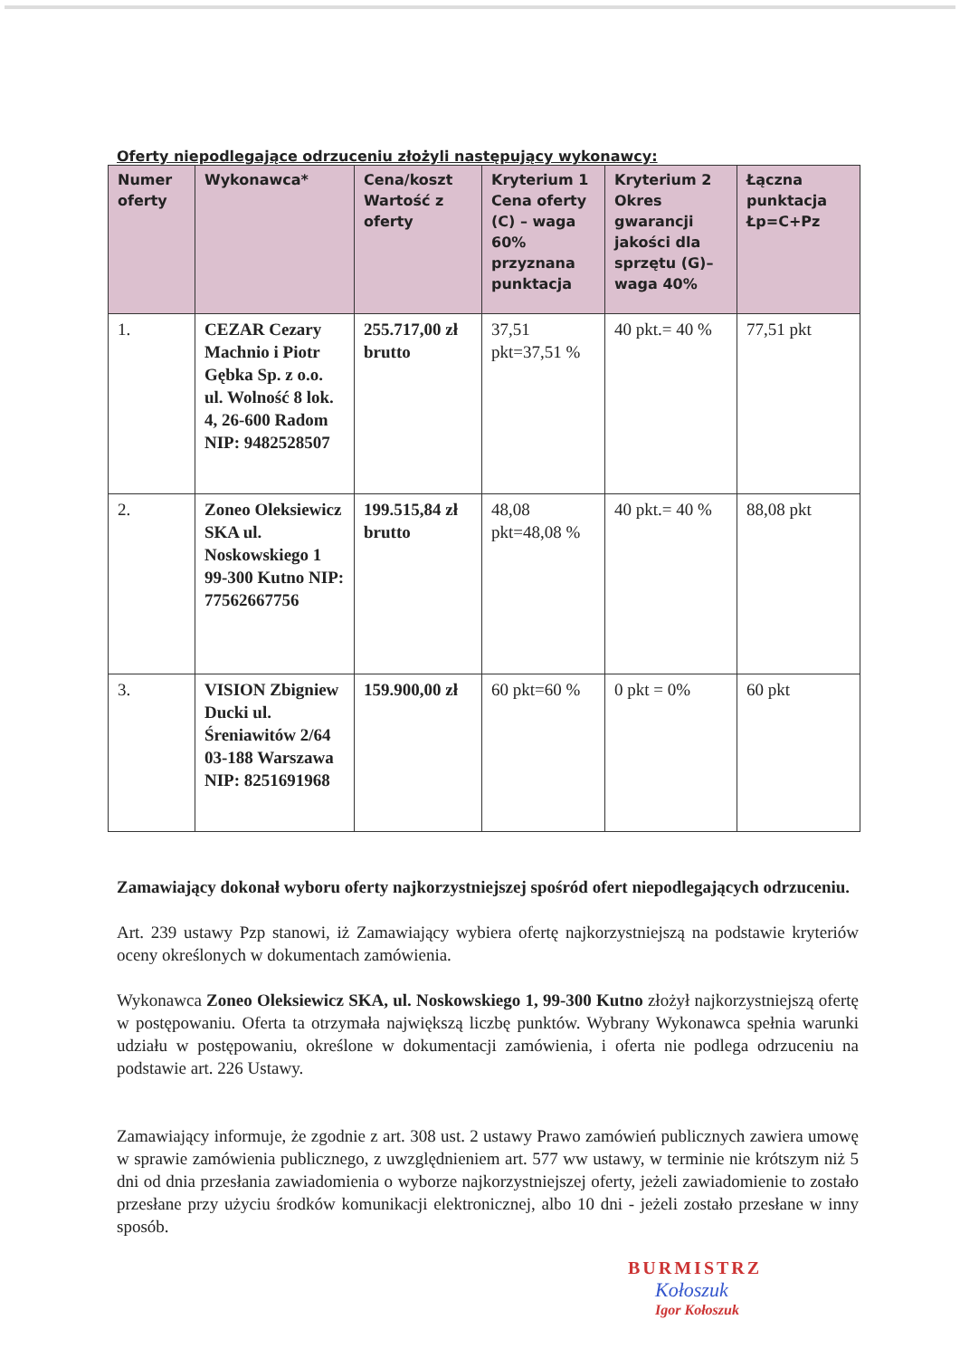Oferty niepodlegające odrzuceniu złożyli następujący wykonawcy:
| Numer oferty | Wykonawca* | Cena/koszt Wartość z oferty | Kryterium 1 Cena oferty (C) – waga 60% przyznana punktacja | Kryterium 2 Okres gwarancji jakości dla sprzętu (G)– waga 40% | Łączna punktacja Łp=C+Pz |
| --- | --- | --- | --- | --- | --- |
| 1. | CEZAR Cezary Machnio i Piotr Gębka Sp. z o.o. ul. Wolność 8 lok. 4, 26-600 Radom NIP: 9482528507 | 255.717,00 zł brutto | 37,51 pkt=37,51 % | 40 pkt.= 40 % | 77,51 pkt |
| 2. | Zoneo Oleksiewicz SKA ul. Noskowskiego 1 99-300 Kutno NIP: 77562667756 | 199.515,84 zł brutto | 48,08 pkt=48,08 % | 40 pkt.= 40 % | 88,08 pkt |
| 3. | VISION Zbigniew Ducki ul. Śreniawitów 2/64 03-188 Warszawa NIP: 8251691968 | 159.900,00 zł | 60 pkt=60 % | 0 pkt = 0% | 60 pkt |
Zamawiający dokonał wyboru oferty najkorzystniejszej spośród ofert niepodlegających odrzuceniu.
Art. 239 ustawy Pzp stanowi, iż Zamawiający wybiera ofertę najkorzystniejszą na podstawie kryteriów oceny określonych w dokumentach zamówienia.
Wykonawca Zoneo Oleksiewicz SKA, ul. Noskowskiego 1, 99-300 Kutno złożył najkorzystniejszą ofertę w postępowaniu. Oferta ta otrzymała największą liczbę punktów. Wybrany Wykonawca spełnia warunki udziału w postępowaniu, określone w dokumentacji zamówienia, i oferta nie podlega odrzuceniu na podstawie art. 226 Ustawy.
Zamawiający informuje, że zgodnie z art. 308 ust. 2 ustawy Prawo zamówień publicznych zawiera umowę w sprawie zamówienia publicznego, z uwzględnieniem art. 577 ww ustawy, w terminie nie krótszym niż 5 dni od dnia przesłania zawiadomienia o wyborze najkorzystniejszej oferty, jeżeli zawiadomienie to zostało przesłane przy użyciu środków komunikacji elektronicznej, albo 10 dni - jeżeli zostało przesłane w inny sposób.
BURMISTRZ
Kołoszuk
Igor Kołoszuk